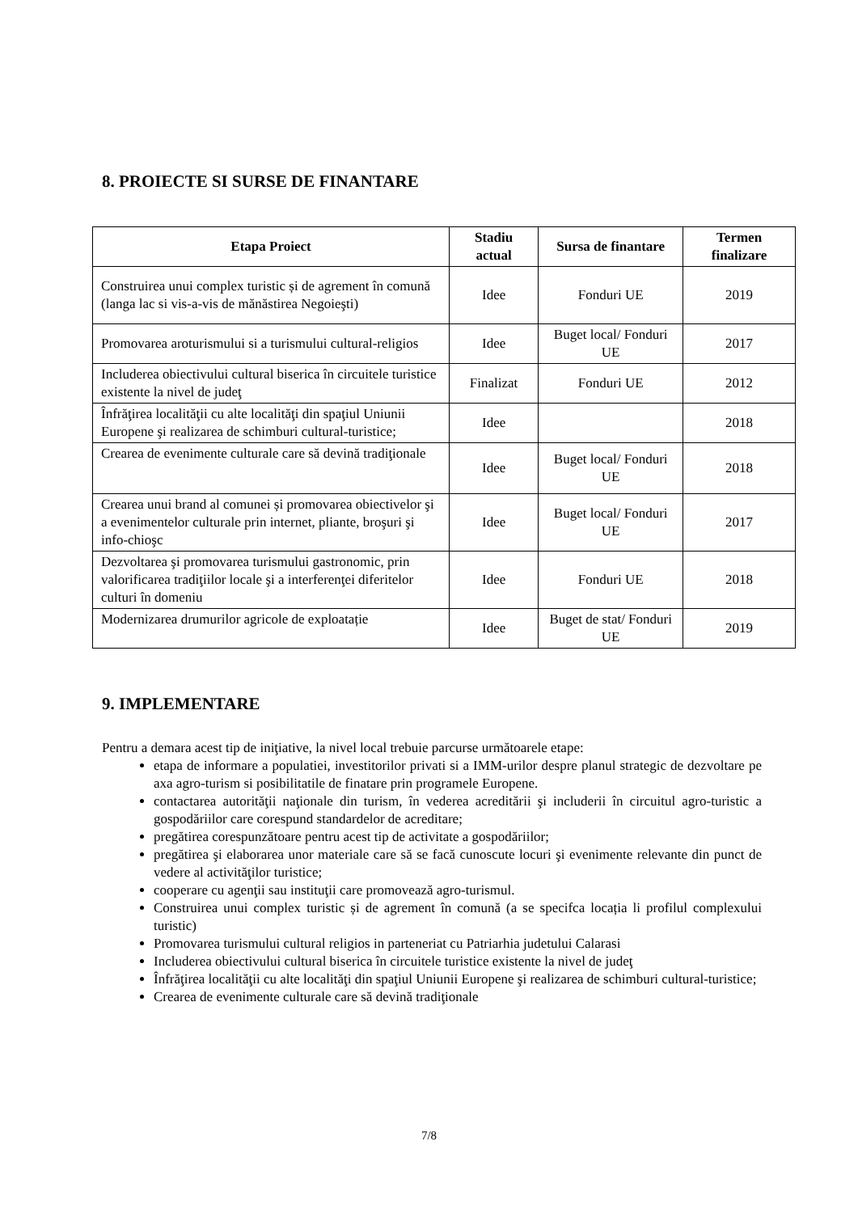8. PROIECTE SI SURSE DE FINANTARE
| Etapa Proiect | Stadiu actual | Sursa de finantare | Termen finalizare |
| --- | --- | --- | --- |
| Construirea unui complex turistic și de agrement în comună (langa lac si vis-a-vis de mănăstirea Negoieşti) | Idee | Fonduri UE | 2019 |
| Promovarea aroturismului si a turismului cultural-religios | Idee | Buget local/ Fonduri UE | 2017 |
| Includerea obiectivului cultural biserica în circuitele turistice existente la nivel de judeţ | Finalizat | Fonduri UE | 2012 |
| Înfrăţirea localităţii cu alte localităţi din spaţiul Uniunii Europene şi realizarea de schimburi cultural-turistice; | Idee | | 2018 |
| Crearea de evenimente culturale care să devină tradiţionale | Idee | Buget local/ Fonduri UE | 2018 |
| Crearea unui brand al comunei și promovarea obiectivelor şi a evenimentelor culturale prin internet, pliante, broşuri şi info-chioşc | Idee | Buget local/ Fonduri UE | 2017 |
| Dezvoltarea şi promovarea turismului gastronomic, prin valorificarea tradiţiilor locale şi a interferenţei diferitelor culturi în domeniu | Idee | Fonduri UE | 2018 |
| Modernizarea drumurilor agricole de exploatație | Idee | Buget de stat/ Fonduri UE | 2019 |
9. IMPLEMENTARE
Pentru a demara acest tip de iniţiative, la nivel local trebuie parcurse următoarele etape:
etapa de informare a populatiei, investitorilor privati si a IMM-urilor despre planul strategic de dezvoltare pe axa agro-turism si posibilitatile de finatare prin programele Europene.
contactarea autorităţii naţionale din turism, în vederea acreditării şi includerii în circuitul agro-turistic a gospodăriilor care corespund standardelor de acreditare;
pregătirea corespunzătoare pentru acest tip de activitate a gospodăriilor;
pregătirea şi elaborarea unor materiale care să se facă cunoscute locuri şi evenimente relevante din punct de vedere al activităţilor turistice;
cooperare cu agenţii sau instituţii care promovează agro-turismul.
Construirea unui complex turistic și de agrement în comună (a se specifca locația li profilul complexului turistic)
Promovarea turismului cultural religios in parteneriat cu Patriarhia judetului Calarasi
Includerea obiectivului cultural biserica în circuitele turistice existente la nivel de judeţ
Înfrăţirea localităţii cu alte localităţi din spaţiul Uniunii Europene şi realizarea de schimburi cultural-turistice;
Crearea de evenimente culturale care să devină tradiţionale
7/8